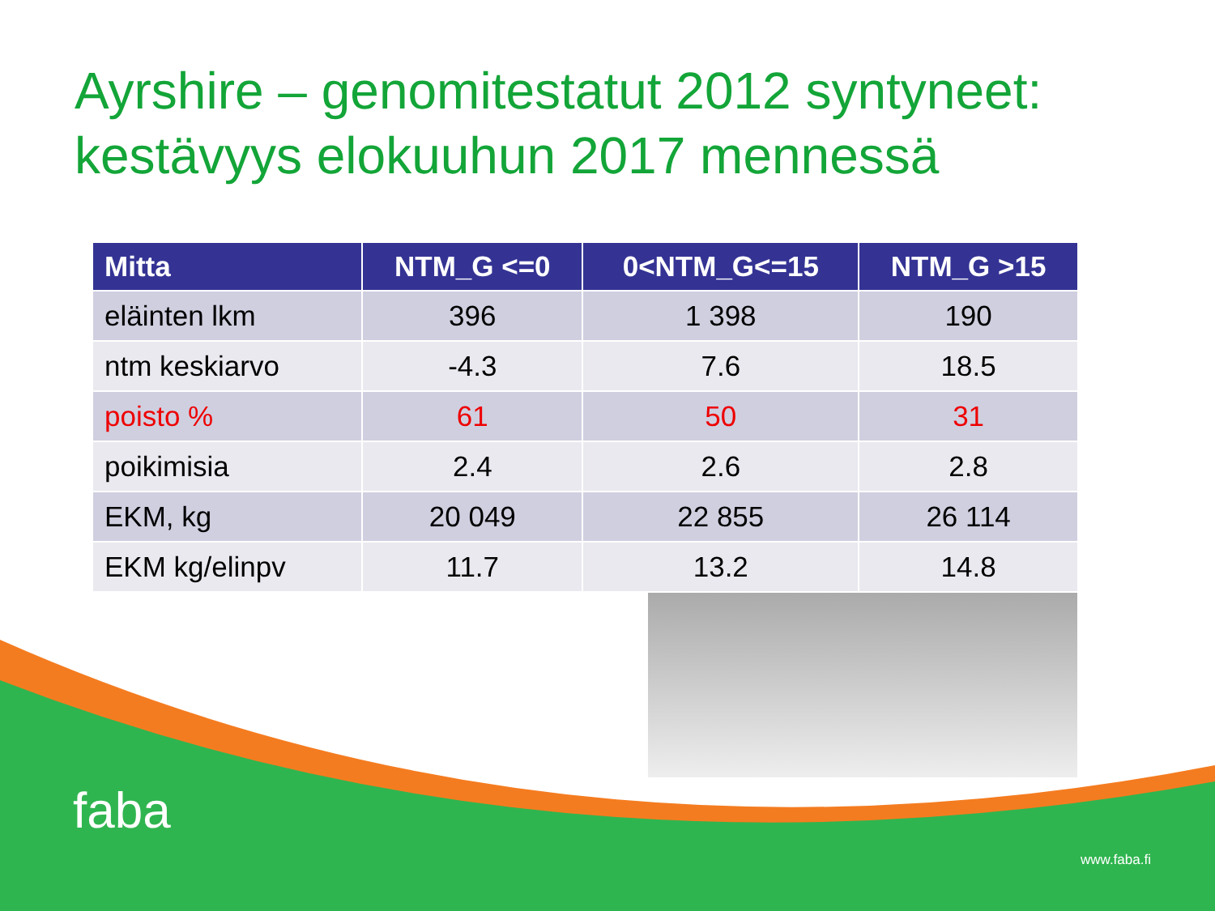Ayrshire – genomitestatut 2012 syntyneet: kestävyys elokuuhun 2017 mennessä
| Mitta | NTM_G <=0 | 0<NTM_G<=15 | NTM_G >15 |
| --- | --- | --- | --- |
| eläinten lkm | 396 | 1 398 | 190 |
| ntm keskiarvo | -4.3 | 7.6 | 18.5 |
| poisto % | 61 | 50 | 31 |
| poikimisia | 2.4 | 2.6 | 2.8 |
| EKM, kg | 20 049 | 22 855 | 26 114 |
| EKM kg/elinpv | 11.7 | 13.2 | 14.8 |
faba
www.faba.fi